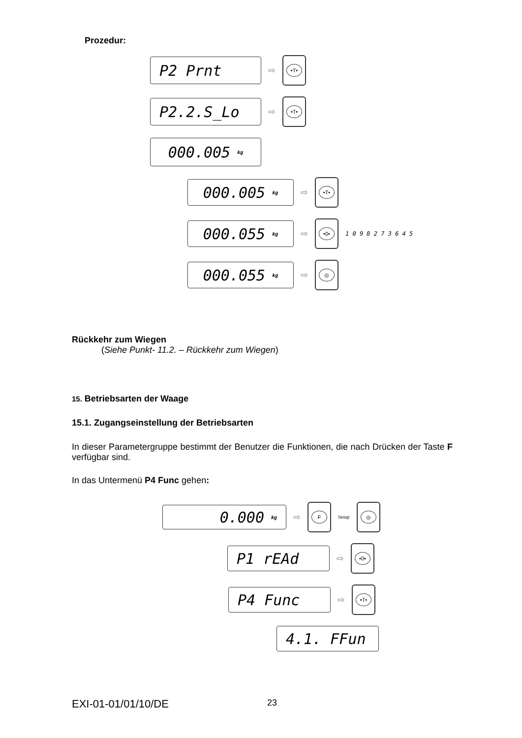Prozedur:
P2 Prnt
⇨
•T•
P2.2.S_Lo
⇨
•T•
000.005 kg
000.005 kg
⇨
•T•
000.055 kg
⇨
•0•
1 0 9 8 2 7 3 6 4 5
000.055 kg
⇨
◎
Rückkehr zum Wiegen
(Siehe Punkt- 11.2. – Rückkehr zum Wiegen)
15. Betriebsarten der Waage
15.1. Zugangseinstellung der Betriebsarten
In dieser Parametergruppe bestimmt der Benutzer die Funktionen, die nach Drücken der Taste F verfügbar sind.
In das Untermenü P4 Func gehen:
0.000 kg
⇨
F
Setup
◎
P1 rEAd
⇨
•0•
P4 Func
⇨
•T•
4.1. FFun
EXI-01-01/01/10/DE 23